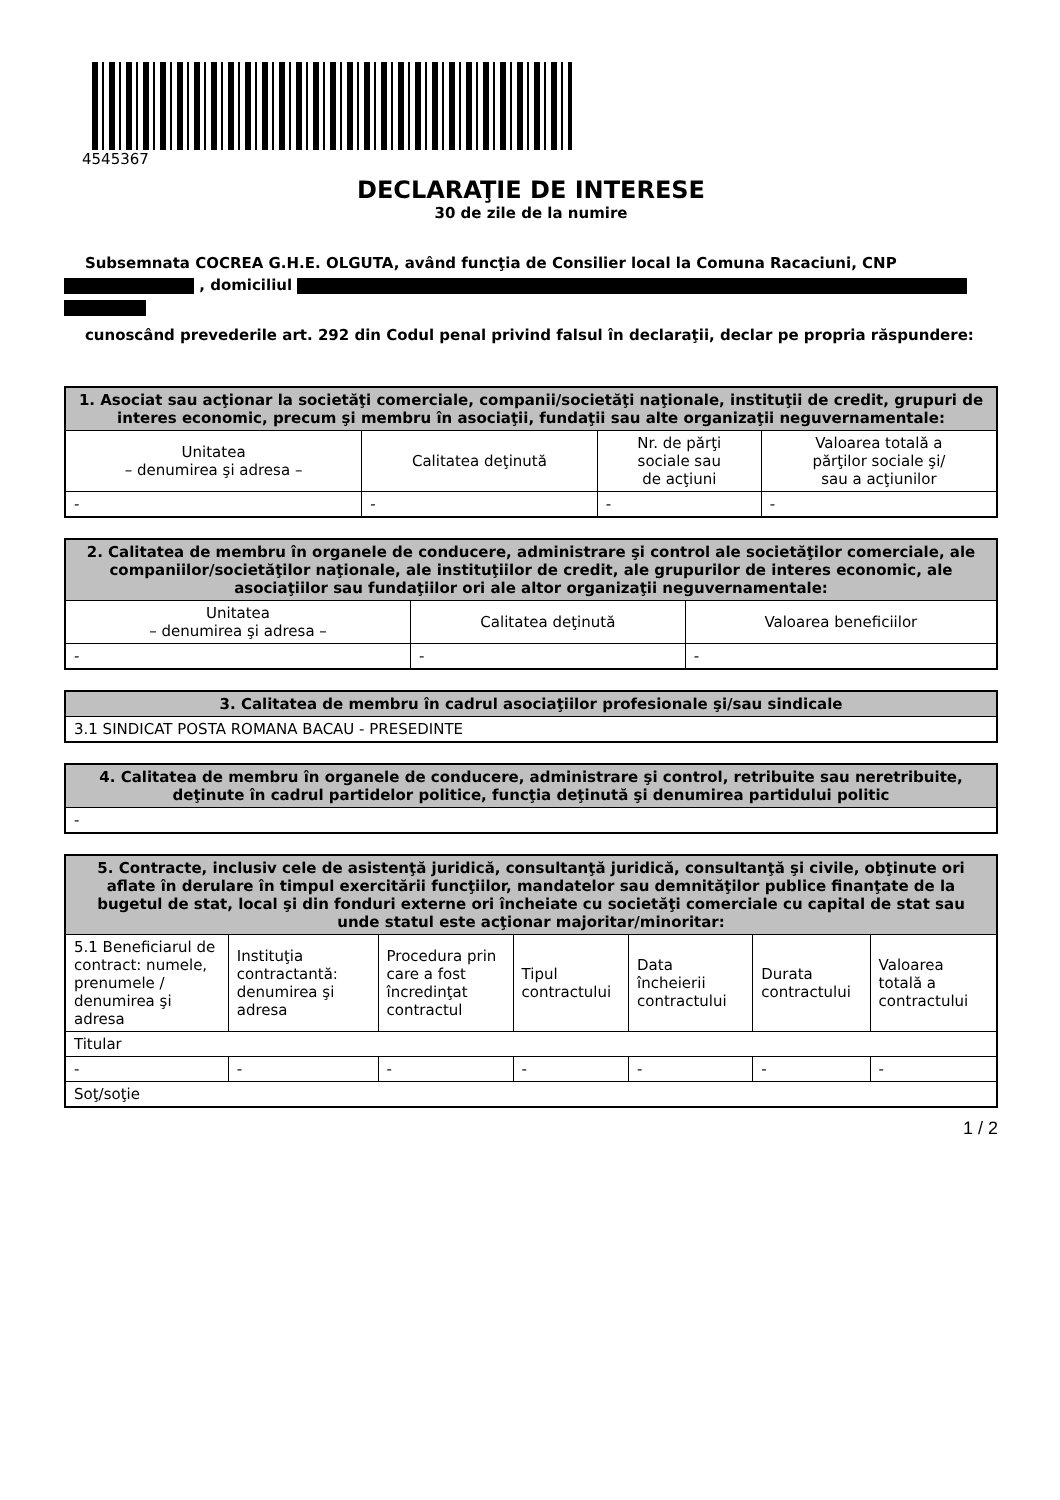4545367
DECLARAŢIE DE INTERESE
30 de zile de la numire
Subsemnata COCREA G.H.E. OLGUTA, având funcţia de Consilier local la Comuna Racaciuni, CNP , domiciliul
cunoscând prevederile art. 292 din Codul penal privind falsul în declaraţii, declar pe propria răspundere:
| 1. Asociat sau acţionar la societăţi comerciale, companii/societăţi naţionale, instituţii de credit, grupuri de interes economic, precum şi membru în asociaţii, fundaţii sau alte organizaţii neguvernamentale: | | | |
| --- | --- | --- | --- |
| Unitatea – denumirea şi adresa – | Calitatea deţinută | Nr. de părţi sociale sau de acţiuni | Valoarea totală a părţilor sociale şi/ sau a acţiunilor |
| - | - | - | - |
| 2. Calitatea de membru în organele de conducere, administrare şi control ale societăţilor comerciale, ale companiilor/societăţilor naţionale, ale instituţiilor de credit, ale grupurilor de interes economic, ale asociaţiilor sau fundaţiilor ori ale altor organizaţii neguvernamentale: | | |
| --- | --- | --- |
| Unitatea – denumirea şi adresa – | Calitatea deţinută | Valoarea beneficiilor |
| - | - | - |
| 3. Calitatea de membru în cadrul asociaţiilor profesionale şi/sau sindicale |
| --- |
| 3.1 SINDICAT POSTA ROMANA BACAU - PRESEDINTE |
| 4. Calitatea de membru în organele de conducere, administrare şi control, retribuite sau neretribuite, deţinute în cadrul partidelor politice, funcţia deţinută şi denumirea partidului politic |
| --- |
| - |
| 5. Contracte, inclusiv cele de asistenţă juridică, consultanţă juridică, consultanţă şi civile, obţinute ori aflate în derulare în timpul exercitării funcţiilor, mandatelor sau demnităţilor publice finanţate de la bugetul de stat, local şi din fonduri externe ori încheiate cu societăţi comerciale cu capital de stat sau unde statul este acţionar majoritar/minoritar: | | | | | | |
| --- | --- | --- | --- | --- | --- | --- |
| 5.1 Beneficiarul de contract: numele, prenumele / denumirea şi adresa | Instituţia contractantă: denumirea şi adresa | Procedura prin care a fost încredinţat contractul | Tipul contractului | Data încheierii contractului | Durata contractului | Valoarea totală a contractului |
| Titular | | | | | | |
| - | - | - | - | - | - | - |
| Soţ/soţie | | | | | | |
1 / 2